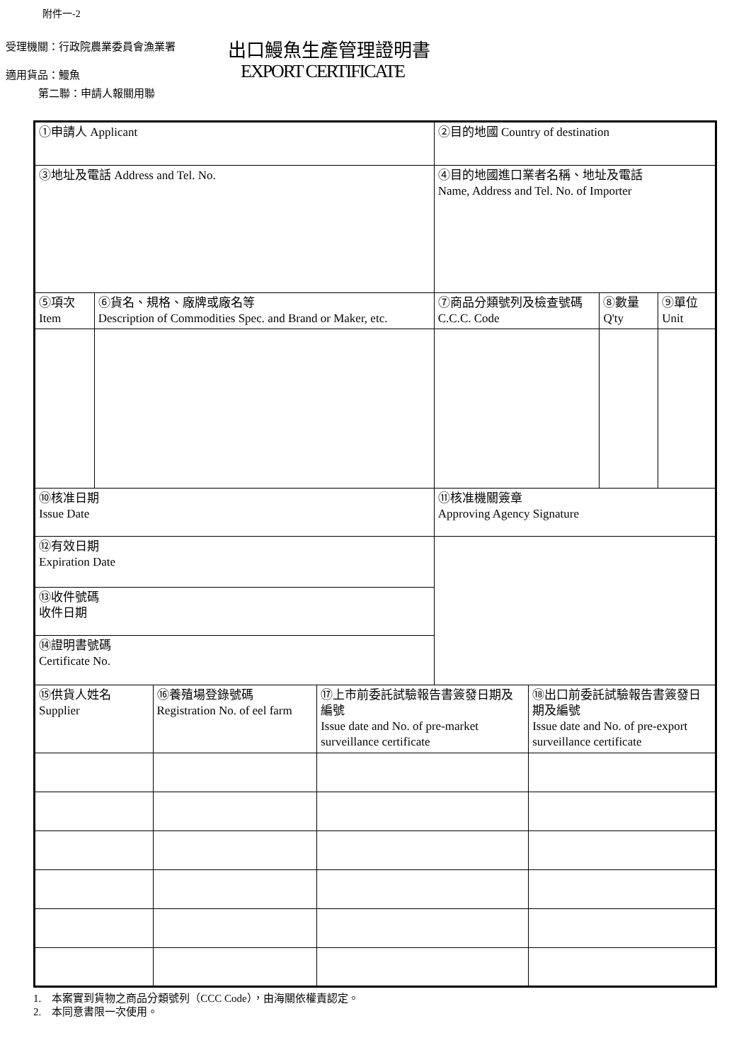附件一-2
受理機關：行政院農業委員會漁業署
適用貨品：鰻魚
第二聯：申請人報關用聯
出口鰻魚生產管理證明書
EXPORT CERTIFICATE
| ①申請人 Applicant | | | | ②目的地國 Country of destination | | | |
| ③地址及電話 Address and Tel. No. | | | | ④目的地國進口業者名稱、地址及電話 Name, Address and Tel. No. of Importer | | | |
| ⑤項次 Item | ⑥貨名、規格、廠牌或廠名等 Description of Commodities Spec. and Brand or Maker, etc. | | | ⑦商品分類號列及檢查號碼 C.C.C. Code | | ⑧數量 Q'ty | ⑨單位 Unit |
| ⑩核准日期 Issue Date | | | | ⑪核准機關簽章 Approving Agency Signature | | | |
| ⑫有效日期 Expiration Date | | | | | | | |
| ⑬收件號碼 收件日期 | | | | | | | |
| ⑭證明書號碼 Certificate No. | | | | | | | |
| ⑮供貨人姓名 Supplier | | ⑯養殖場登錄號碼 Registration No. of eel farm | ⑰上市前委託試驗報告書簽發日期及編號 Issue date and No. of pre-market surveillance certificate | | ⑱出口前委託試驗報告書簽發日期及編號 Issue date and No. of pre-export surveillance certificate | | |
1.　本案實到貨物之商品分類號列（CCC Code），由海關依權責認定。
2.　本同意書限一次使用。